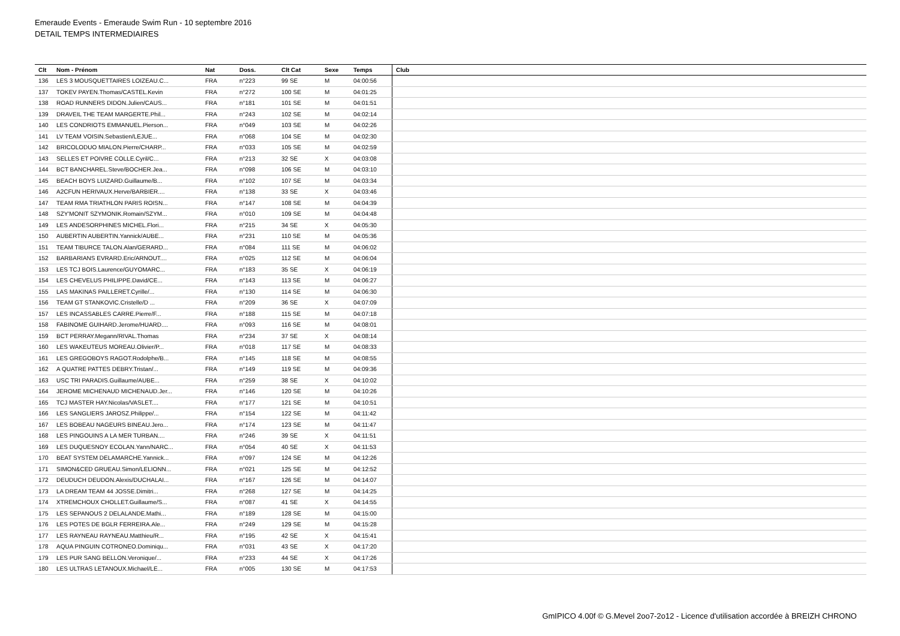Emeraude Events - Emeraude Swim Run - 10 septembre 2016
DETAIL TEMPS INTERMEDIAIRES
| Clt | Nom - Prénom | Nat | Doss. | Clt Cat | Sexe | Temps | Club |
| --- | --- | --- | --- | --- | --- | --- | --- |
| 136 | LES 3 MOUSQUETTAIRES LOIZEAU.C... | FRA | n°223 | 99 SE | M | 04:00:56 | |
| 137 | TOKEV PAYEN.Thomas/CASTEL.Kevin | FRA | n°272 | 100 SE | M | 04:01:25 | |
| 138 | ROAD RUNNERS DIDON.Julien/CAUS... | FRA | n°181 | 101 SE | M | 04:01:51 | |
| 139 | DRAVEIL THE TEAM MARGERTE.Phil... | FRA | n°243 | 102 SE | M | 04:02:14 | |
| 140 | LES CONDRIOTS EMMANUEL.Pierson... | FRA | n°049 | 103 SE | M | 04:02:26 | |
| 141 | LV TEAM VOISIN.Sebastien/LEJUE... | FRA | n°068 | 104 SE | M | 04:02:30 | |
| 142 | BRICOLODUO MIALON.Pierre/CHARP... | FRA | n°033 | 105 SE | M | 04:02:59 | |
| 143 | SELLES ET POIVRE COLLE.Cyril/C... | FRA | n°213 | 32 SE | X | 04:03:08 | |
| 144 | BCT BANCHAREL.Steve/BOCHER.Jea... | FRA | n°098 | 106 SE | M | 04:03:10 | |
| 145 | BEACH BOYS LUIZARD.Guillaume/B... | FRA | n°102 | 107 SE | M | 04:03:34 | |
| 146 | A2CFUN HERIVAUX.Herve/BARBIER.... | FRA | n°138 | 33 SE | X | 04:03:46 | |
| 147 | TEAM RMA TRIATHLON PARIS ROISN... | FRA | n°147 | 108 SE | M | 04:04:39 | |
| 148 | SZY'MONIT SZYMONIK.Romain/SZYM... | FRA | n°010 | 109 SE | M | 04:04:48 | |
| 149 | LES ANDESORPHINES MICHEL.Flori... | FRA | n°215 | 34 SE | X | 04:05:30 | |
| 150 | AUBERTIN AUBERTIN.Yannick/AUBE... | FRA | n°231 | 110 SE | M | 04:05:36 | |
| 151 | TEAM TIBURCE TALON.Alan/GERARD... | FRA | n°084 | 111 SE | M | 04:06:02 | |
| 152 | BARBARIANS EVRARD.Eric/ARNOUT.... | FRA | n°025 | 112 SE | M | 04:06:04 | |
| 153 | LES TCJ BOIS.Laurence/GUYOMARC... | FRA | n°183 | 35 SE | X | 04:06:19 | |
| 154 | LES CHEVELUS PHILIPPE.David/CE... | FRA | n°143 | 113 SE | M | 04:06:27 | |
| 155 | LAS MAKINAS PAILLERET.Cyrille/... | FRA | n°130 | 114 SE | M | 04:06:30 | |
| 156 | TEAM GT STANKOVIC.Cristelle/D ... | FRA | n°209 | 36 SE | X | 04:07:09 | |
| 157 | LES INCASSABLES CARRE.Pierre/F... | FRA | n°188 | 115 SE | M | 04:07:18 | |
| 158 | FABINOME GUIHARD.Jerome/HUARD.... | FRA | n°093 | 116 SE | M | 04:08:01 | |
| 159 | BCT PERRAY.Megann/RIVAL.Thomas | FRA | n°234 | 37 SE | X | 04:08:14 | |
| 160 | LES WAKEUTEUS MOREAU.Olivier/P... | FRA | n°018 | 117 SE | M | 04:08:33 | |
| 161 | LES GREGOBOYS RAGOT.Rodolphe/B... | FRA | n°145 | 118 SE | M | 04:08:55 | |
| 162 | A QUATRE PATTES DEBRY.Tristan/... | FRA | n°149 | 119 SE | M | 04:09:36 | |
| 163 | USC TRI PARADIS.Guillaume/AUBE... | FRA | n°259 | 38 SE | X | 04:10:02 | |
| 164 | JEROME MICHENAUD MICHENAUD.Jer... | FRA | n°146 | 120 SE | M | 04:10:26 | |
| 165 | TCJ MASTER HAY.Nicolas/VASLET.... | FRA | n°177 | 121 SE | M | 04:10:51 | |
| 166 | LES SANGLIERS JAROSZ.Philippe/... | FRA | n°154 | 122 SE | M | 04:11:42 | |
| 167 | LES BOBEAU NAGEURS BINEAU.Jero... | FRA | n°174 | 123 SE | M | 04:11:47 | |
| 168 | LES PINGOUINS A LA MER TURBAN.... | FRA | n°246 | 39 SE | X | 04:11:51 | |
| 169 | LES DUQUESNOY ECOLAN.Yann/NARC... | FRA | n°054 | 40 SE | X | 04:11:53 | |
| 170 | BEAT SYSTEM DELAMARCHE.Yannick... | FRA | n°097 | 124 SE | M | 04:12:26 | |
| 171 | SIMON&CED GRUEAU.Simon/LELIONN... | FRA | n°021 | 125 SE | M | 04:12:52 | |
| 172 | DEUDUCH DEUDON.Alexis/DUCHALAI... | FRA | n°167 | 126 SE | M | 04:14:07 | |
| 173 | LA DREAM TEAM 44 JOSSE.Dimitri... | FRA | n°268 | 127 SE | M | 04:14:25 | |
| 174 | XTREMCHOUX CHOLLET.Guillaume/S... | FRA | n°087 | 41 SE | X | 04:14:55 | |
| 175 | LES SEPANOUS 2 DELALANDE.Mathi... | FRA | n°189 | 128 SE | M | 04:15:00 | |
| 176 | LES POTES DE BGLR FERREIRA.Ale... | FRA | n°249 | 129 SE | M | 04:15:28 | |
| 177 | LES RAYNEAU RAYNEAU.Matthieu/R... | FRA | n°195 | 42 SE | X | 04:15:41 | |
| 178 | AQUA PINGUIN COTRONEO.Dominiqu... | FRA | n°031 | 43 SE | X | 04:17:20 | |
| 179 | LES PUR SANG BELLON.Veronique/... | FRA | n°233 | 44 SE | X | 04:17:26 | |
| 180 | LES ULTRAS LETANOUX.Michael/LE... | FRA | n°005 | 130 SE | M | 04:17:53 | |
GmIPICO 4.00f © G.Mevel 2oo7-2o12 - Licence d'utilisation accordée à BREIZH CHRONO